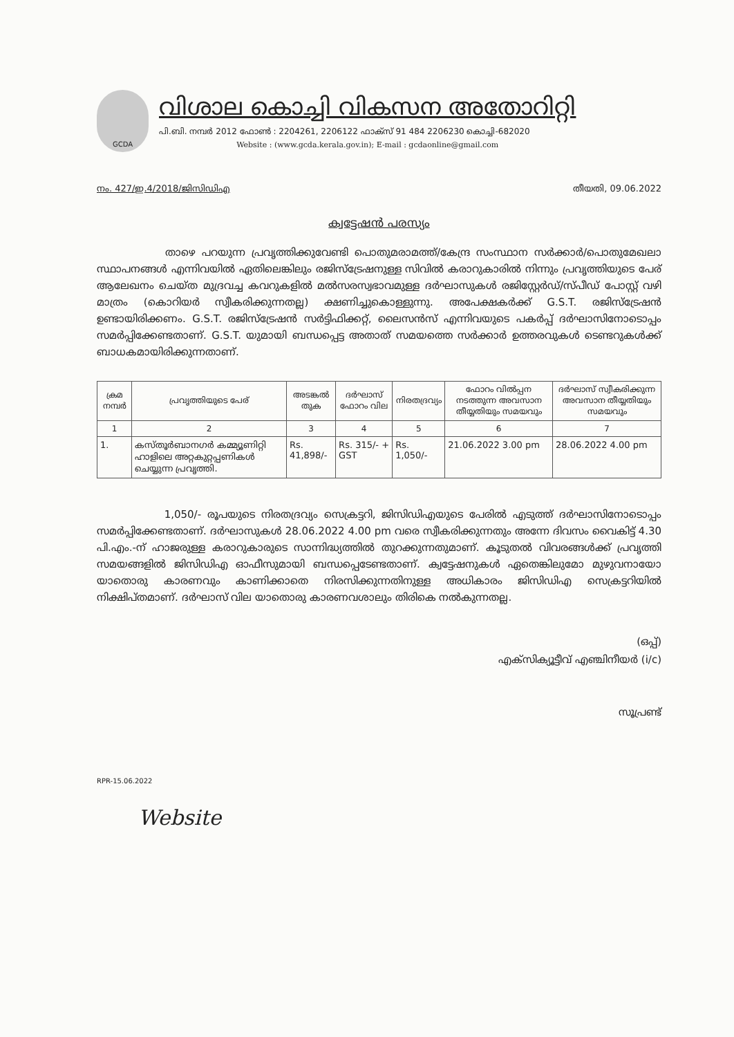GCDA
വിശാല കൊച്ചി വികസന അതോറിറ്റി
പി.ബി. നമ്പർ 2012 ഫോൺ : 2204261, 2206122 ഫാക്സ് 91 484 2206230 കൊച്ചി-682020
Website : (www.gcda.kerala.gov.in); E-mail : gcdaonline@gmail.com
നം. 427/ഇ.4/2018/ജിസിഡിഎ തീയതി, 09.06.2022
ക്വട്ടേഷൻ പരസ്യം
താഴെ പറയുന്ന പ്രവൃത്തിക്കുവേണ്ടി പൊതുമരാമത്ത്/കേന്ദ്ര സംസ്ഥാന സർക്കാർ/പൊതുമേഖലാ സ്ഥാപനങ്ങൾ എന്നിവയിൽ ഏതിലെങ്കിലും രജിസ്ട്രേഷനുള്ള സിവിൽ കരാറുകാരിൽ നിന്നും പ്രവൃത്തിയുടെ പേര് ആലേഖനം ചെയ്ത മുദ്രവച്ച കവറുകളിൽ മൽസരസ്വഭാവമുള്ള ദർഘാസുകൾ രജിസ്റ്റേർഡ്/സ്പീഡ് പോസ്റ്റ് വഴി മാത്രം (കൊറിയർ സ്വീകരിക്കുന്നതല്ല) ക്ഷണിച്ചുകൊള്ളുന്നു. അപേക്ഷകർക്ക് G.S.T. രജിസ്ട്രേഷൻ ഉണ്ടായിരിക്കണം. G.S.T. രജിസ്ട്രേഷൻ സർട്ടിഫിക്കറ്റ്, ലൈസൻസ് എന്നിവയുടെ പകർപ്പ് ദർഘാസിനോടൊപ്പം സമർപ്പിക്കേണ്ടതാണ്. G.S.T. യുമായി ബന്ധപ്പെട്ട അതാത് സമയത്തെ സർക്കാർ ഉത്തരവുകൾ ടെണ്ടറുകൾക്ക് ബാധകമായിരിക്കുന്നതാണ്.
| ക്രമ നമ്പർ | പ്രവൃത്തിയുടെ പേര് | അടങ്കൽ തുക | ദർഘാസ് ഫോറം വില | നിരതദ്രവ്യം | ഫോറം വിൽപ്പന നടത്തുന്ന അവസാന തീയ്യതിയും സമയവും | ദർഘാസ് സ്വീകരിക്കുന്ന അവസാന തീയ്യതിയും സമയവും |
| --- | --- | --- | --- | --- | --- | --- |
| 1 | 2 | 3 | 4 | 5 | 6 | 7 |
| 1. | കസ്തൂർബാനഗർ കമ്മ്യൂണിറ്റി ഹാളിലെ അറ്റകുറ്റപ്പണികൾ ചെയ്യുന്ന പ്രവൃത്തി. | Rs. 41,898/- | Rs. 315/- + GST | Rs. 1,050/- | 21.06.2022 3.00 pm | 28.06.2022 4.00 pm |
1,050/- രൂപയുടെ നിരതദ്രവ്യം സെക്രട്ടറി, ജിസിഡിഎയുടെ പേരിൽ എടുത്ത് ദർഘാസിനോടൊപ്പം സമർപ്പിക്കേണ്ടതാണ്. ദർഘാസുകൾ 28.06.2022 4.00 pm വരെ സ്വീകരിക്കുന്നതും അന്നേ ദിവസം വൈകിട്ട് 4.30 പി.എം.-ന് ഹാജരുള്ള കരാറുകാരുടെ സാന്നിദ്ധ്യത്തിൽ തുറക്കുന്നതുമാണ്. കൂടുതൽ വിവരങ്ങൾക്ക് പ്രവൃത്തി സമയങ്ങളിൽ ജിസിഡിഎ ഓഫീസുമായി ബന്ധപ്പെടേണ്ടതാണ്. ക്വട്ടേഷനുകൾ ഏതെങ്കിലുമോ മുഴുവനായോ യാതൊരു കാരണവും കാണിക്കാതെ നിരസിക്കുന്നതിനുള്ള അധികാരം ജിസിഡിഎ സെക്രട്ടറിയിൽ നിക്ഷിപ്തമാണ്. ദർഘാസ് വില യാതൊരു കാരണവശാലും തിരികെ നൽകുന്നതല്ല.
(ഒപ്പ്)
എക്സിക്യൂട്ടീവ് എഞ്ചിനീയർ (i/c)
സൂപ്രണ്ട്
RPR-15.06.2022
Website